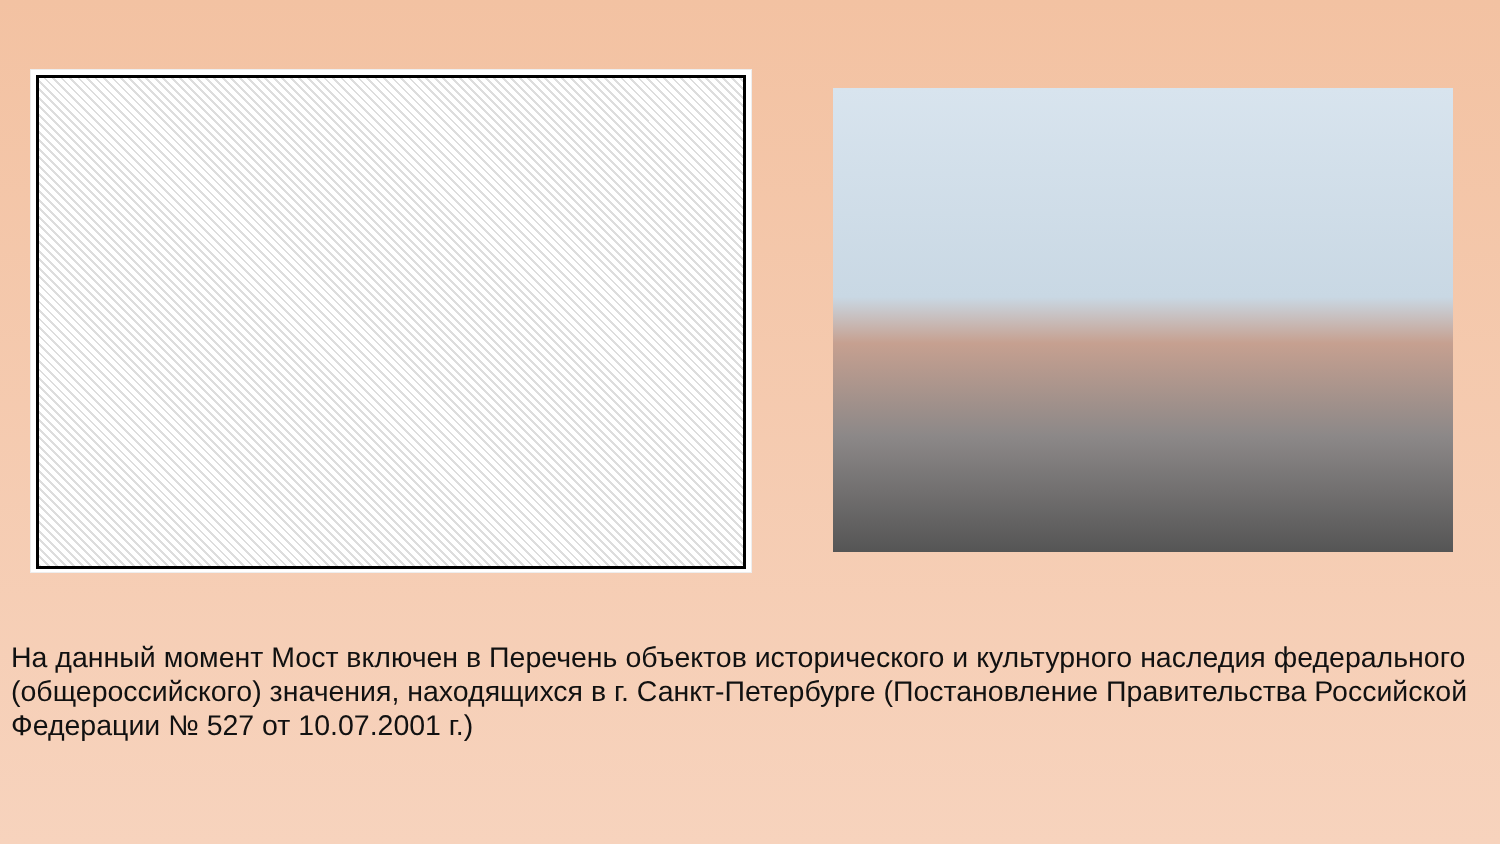На данный момент Мост включен в Перечень объектов исторического и культурного наследия федерального (общероссийского) значения, находящихся в г. Санкт-Петербурге (Постановление Правительства Российской Федерации № 527 от 10.07.2001 г.)